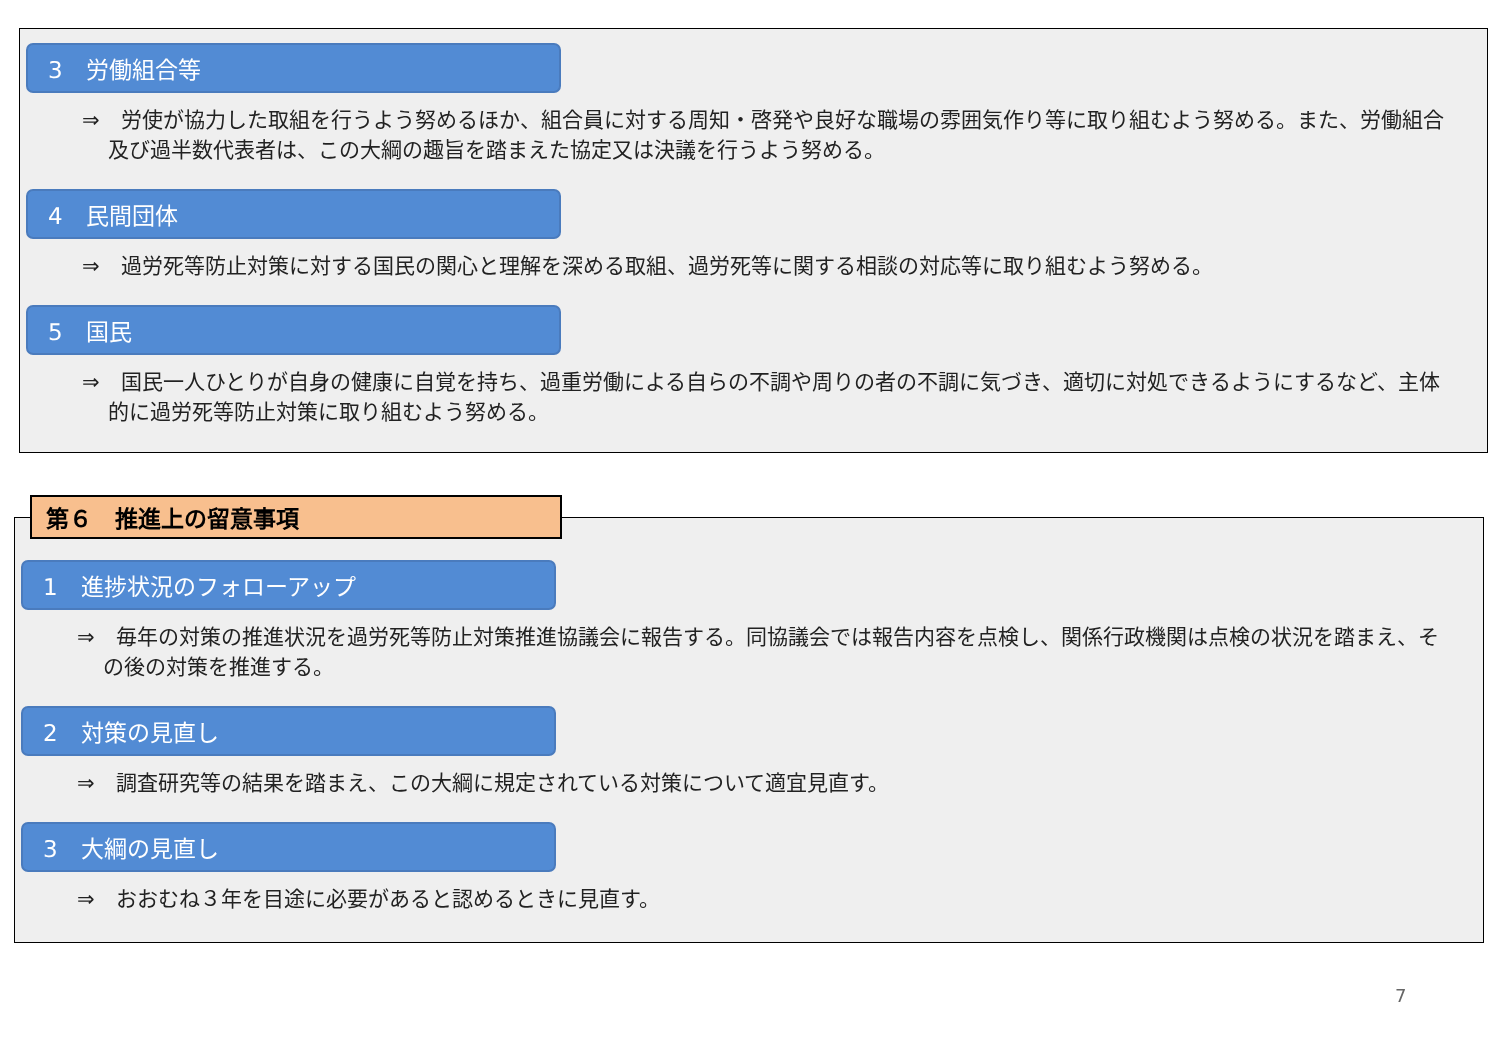3　労働組合等
⇒　労使が協力した取組を行うよう努めるほか、組合員に対する周知・啓発や良好な職場の雰囲気作り等に取り組むよう努める。また、労働組合及び過半数代表者は、この大綱の趣旨を踏まえた協定又は決議を行うよう努める。
4　民間団体
⇒　過労死等防止対策に対する国民の関心と理解を深める取組、過労死等に関する相談の対応等に取り組むよう努める。
5　国民
⇒　国民一人ひとりが自身の健康に自覚を持ち、過重労働による自らの不調や周りの者の不調に気づき、適切に対処できるようにするなど、主体的に過労死等防止対策に取り組むよう努める。
1　進捗状況のフォローアップ
⇒　毎年の対策の推進状況を過労死等防止対策推進協議会に報告する。同協議会では報告内容を点検し、関係行政機関は点検の状況を踏まえ、その後の対策を推進する。
2　対策の見直し
⇒　調査研究等の結果を踏まえ、この大綱に規定されている対策について適宜見直す。
3　大綱の見直し
⇒　おおむね３年を目途に必要があると認めるときに見直す。
第６　推進上の留意事項
7